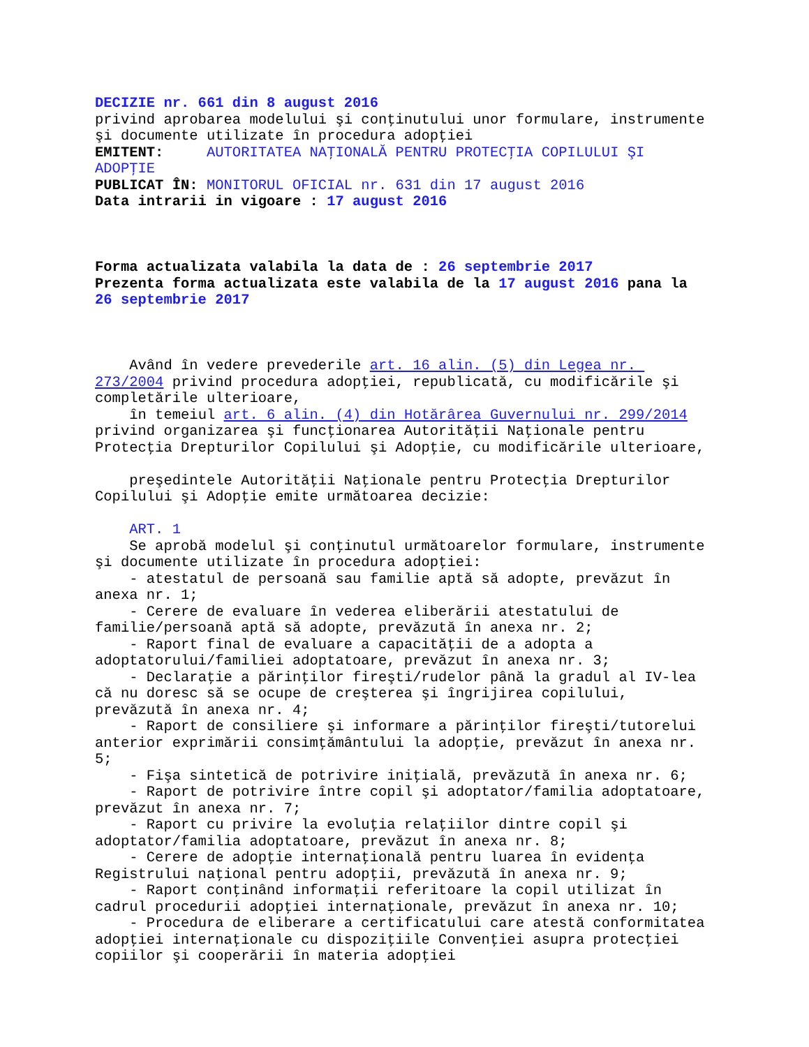DECIZIE nr. 661 din 8 august 2016
privind aprobarea modelului şi conţinutului unor formulare, instrumente şi documente utilizate în procedura adopţiei
EMITENT: AUTORITATEA NAŢIONALĂ PENTRU PROTECŢIA COPILULUI ŞI ADOPŢIE
PUBLICAT ÎN: MONITORUL OFICIAL nr. 631 din 17 august 2016
Data intrarii in vigoare : 17 august 2016
Forma actualizata valabila la data de : 26 septembrie 2017
Prezenta forma actualizata este valabila de la 17 august 2016 pana la 26 septembrie 2017
Având în vedere prevederile art. 16 alin. (5) din Legea nr. 273/2004 privind procedura adopţiei, republicată, cu modificările şi completările ulterioare,
în temeiul art. 6 alin. (4) din Hotărârea Guvernului nr. 299/2014 privind organizarea şi funcţionarea Autorităţii Naţionale pentru Protecţia Drepturilor Copilului şi Adopţie, cu modificările ulterioare,
preşedintele Autorităţii Naţionale pentru Protecţia Drepturilor Copilului şi Adopţie emite următoarea decizie:
ART. 1
Se aprobă modelul şi conţinutul următoarelor formulare, instrumente şi documente utilizate în procedura adopţiei:
- atestatul de persoană sau familie aptă să adopte, prevăzut în anexa nr. 1;
- Cerere de evaluare în vederea eliberării atestatului de familie/persoană aptă să adopte, prevăzută în anexa nr. 2;
- Raport final de evaluare a capacităţii de a adopta a adoptatorului/familiei adoptatoare, prevăzut în anexa nr. 3;
- Declaraţie a părinţilor fireşti/rudelor până la gradul al IV-lea că nu doresc să se ocupe de creşterea şi îngrijirea copilului, prevăzută în anexa nr. 4;
- Raport de consiliere şi informare a părinţilor fireşti/tutorelui anterior exprimării consimţământului la adopţie, prevăzut în anexa nr. 5;
- Fişa sintetică de potrivire iniţială, prevăzută în anexa nr. 6;
- Raport de potrivire între copil şi adoptator/familia adoptatoare, prevăzut în anexa nr. 7;
- Raport cu privire la evoluţia relaţiilor dintre copil şi adoptator/familia adoptatoare, prevăzut în anexa nr. 8;
- Cerere de adopţie internaţională pentru luarea în evidenţa Registrului naţional pentru adopţii, prevăzută în anexa nr. 9;
- Raport conţinând informaţii referitoare la copil utilizat în cadrul procedurii adopţiei internaţionale, prevăzut în anexa nr. 10;
- Procedura de eliberare a certificatului care atestă conformitatea adopţiei internaţionale cu dispoziţiile Convenţiei asupra protecţiei copiilor şi cooperării în materia adopţiei